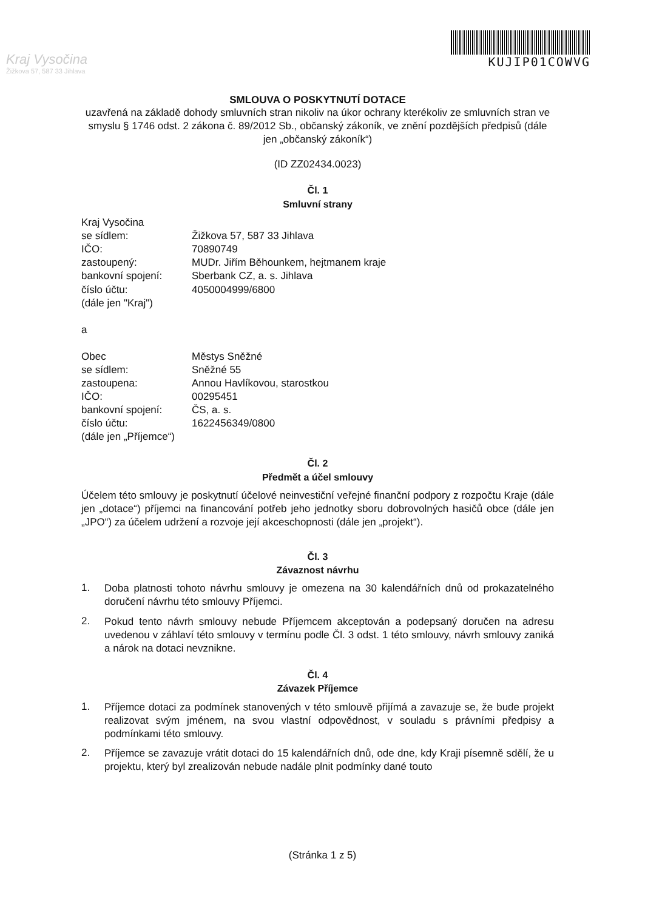Kraj Vysočina
Žižkova 57, 587 33 Jihlava
KUJIP01COWVG
SMLOUVA O POSKYTNUTÍ DOTACE
uzavřená na základě dohody smluvních stran nikoliv na úkor ochrany kterékoliv ze smluvních stran ve smyslu § 1746 odst. 2 zákona č. 89/2012 Sb., občanský zákoník, ve znění pozdějších předpisů (dále jen „občanský zákoník“)
(ID ZZ02434.0023)
Čl. 1
Smluvní strany
Kraj Vysočina
se sídlem: Žižkova 57, 587 33 Jihlava
IČO: 70890749
zastoupený: MUDr. Jiřím Běhounkem, hejtmanem kraje
bankovní spojení: Sberbank CZ, a. s. Jihlava
číslo účtu: 4050004999/6800
(dále jen "Kraj")
a
Obec Městys Sněžné
se sídlem: Sněžné 55
zastoupena: Annou Havlíkovou, starostkou
IČO: 00295451
bankovní spojení: ČS, a. s.
číslo účtu: 1622456349/0800
(dále jen „Příjemce“)
Čl. 2
Předmět a účel smlouvy
Účelem této smlouvy je poskytnutí účelové neinvestiční veřejné finanční podpory z rozpočtu Kraje (dále jen „dotace“) příjemci na financování potřeb jeho jednotky sboru dobrovolných hasičů obce (dále jen „JPO“) za účelem udržení a rozvoje její akceschopnosti (dále jen „projekt“).
Čl. 3
Závaznost návrhu
1.
Doba platnosti tohoto návrhu smlouvy je omezena na 30 kalendářních dnů od prokazatelného doručení návrhu této smlouvy Příjemci.
2.
Pokud tento návrh smlouvy nebude Příjemcem akceptován a podepsaný doručen na adresu uvedenou v záhlaví této smlouvy v termínu podle Čl. 3 odst. 1 této smlouvy, návrh smlouvy zaniká a nárok na dotaci nevznikne.
Čl. 4
Závazek Příjemce
1.
Příjemce dotaci za podmínek stanovených v této smlouvě přijímá a zavazuje se, že bude projekt realizovat svým jménem, na svou vlastní odpovědnost, v souladu s právními předpisy a podmínkami této smlouvy.
2.
Příjemce se zavazuje vrátit dotaci do 15 kalendářních dnů, ode dne, kdy Kraji písemně sdělí, že u projektu, který byl zrealizován nebude nadále plnit podmínky dané touto
(Stránka 1 z 5)